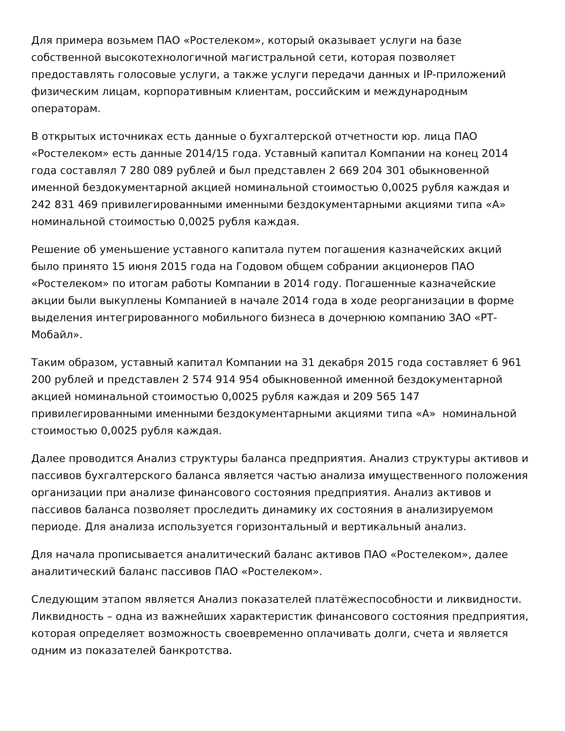Для примера возьмем ПАО «Ростелеком», который оказывает услуги на базе собственной высокотехнологичной магистральной сети, которая позволяет предоставлять голосовые услуги, а также услуги передачи данных и IP-приложений физическим лицам, корпоративным клиентам, российским и международным операторам.
В открытых источниках есть данные о бухгалтерской отчетности юр. лица ПАО «Ростелеком» есть данные 2014/15 года. Уставный капитал Компании на конец 2014 года составлял 7 280 089 рублей и был представлен 2 669 204 301 обыкновенной именной бездокументарной акцией номинальной стоимостью 0,0025 рубля каждая и 242 831 469 привилегированными именными бездокументарными акциями типа «А» номинальной стоимостью 0,0025 рубля каждая.
Решение об уменьшение уставного капитала путем погашения казначейских акций было принято 15 июня 2015 года на Годовом общем собрании акционеров ПАО «Ростелеком» по итогам работы Компании в 2014 году. Погашенные казначейские акции были выкуплены Компанией в начале 2014 года в ходе реорганизации в форме выделения интегрированного мобильного бизнеса в дочернюю компанию ЗАО «РТ-Мобайл».
Таким образом, уставный капитал Компании на 31 декабря 2015 года составляет 6 961 200 рублей и представлен 2 574 914 954 обыкновенной именной бездокументарной акцией номинальной стоимостью 0,0025 рубля каждая и 209 565 147 привилегированными именными бездокументарными акциями типа «А» номинальной стоимостью 0,0025 рубля каждая.
Далее проводится Анализ структуры баланса предприятия. Анализ структуры активов и пассивов бухгалтерского баланса является частью анализа имущественного положения организации при анализе финансового состояния предприятия. Анализ активов и пассивов баланса позволяет проследить динамику их состояния в анализируемом периоде. Для анализа используется горизонтальный и вертикальный анализ.
Для начала прописывается аналитический баланс активов ПАО «Ростелеком», далее аналитический баланс пассивов ПАО «Ростелеком».
Следующим этапом является Анализ показателей платёжеспособности и ликвидности. Ликвидность – одна из важнейших характеристик финансового состояния предприятия, которая определяет возможность своевременно оплачивать долги, счета и является одним из показателей банкротства.